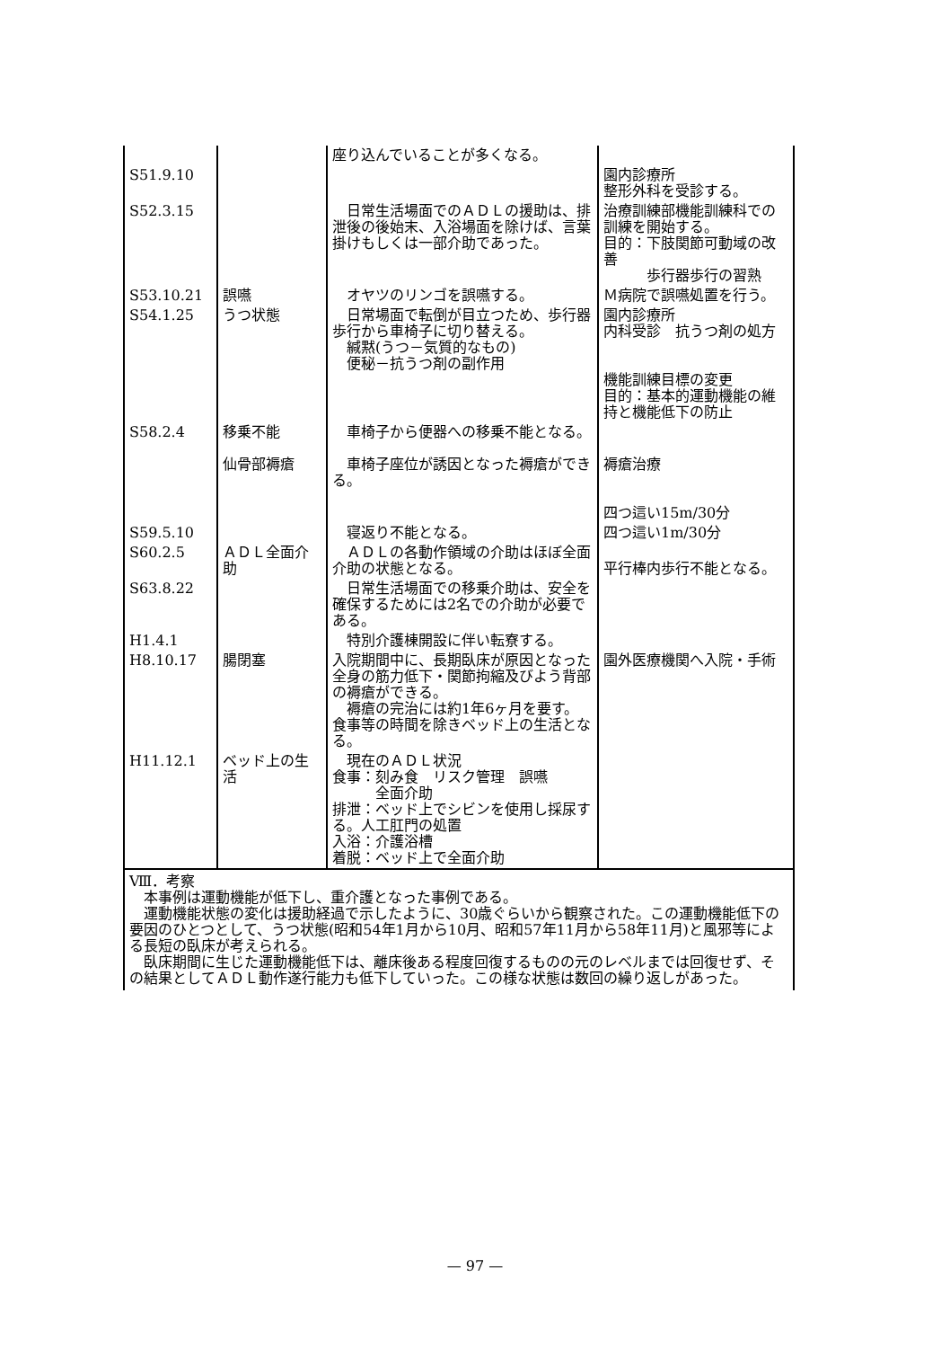| | | 座り込んでいることが多くなる。 | |
| S51.9.10 | | | 園内診療所 整形外科を受診する。 |
| S52.3.15 | | 日常生活場面でのＡＤＬの援助は、排泄後の後始末、入浴場面を除けば、言葉掛けもしくは一部介助であった。 | 治療訓練部機能訓練科での訓練を開始する。 目的：下肢関節可動域の改善 歩行器歩行の習熟 |
| S53.10.21 | 誤嚥 | オヤツのリンゴを誤嚥する。 | Ｍ病院で誤嚥処置を行う。 |
| S54.1.25 | うつ状態 | 日常場面で転倒が目立つため、歩行器歩行から車椅子に切り替える。 緘黙(うつ－気質的なもの) 便秘－抗うつ剤の副作用 | 園内診療所 内科受診 抗うつ剤の処方 機能訓練目標の変更 目的：基本的運動機能の維持と機能低下の防止 |
| S58.2.4 | 移乗不能 仙骨部褥瘡 | 車椅子から便器への移乗不能となる。 車椅子座位が誘因となった褥瘡ができる。 | 褥瘡治療 四つ這い15m/30分 |
| S59.5.10 | | 寝返り不能となる。 | 四つ這い1m/30分 |
| S60.2.5 | ＡＤＬ全面介助 | ＡＤＬの各動作領域の介助はほぼ全面介助の状態となる。 | 平行棒内歩行不能となる。 |
| S63.8.22 | | 日常生活場面での移乗介助は、安全を確保するためには2名での介助が必要である。 | |
| H1.4.1 | | 特別介護棟開設に伴い転寮する。 | |
| H8.10.17 | 腸閉塞 | 入院期間中に、長期臥床が原因となった全身の筋力低下・関節拘縮及びよう背部の褥瘡ができる。 褥瘡の完治には約1年6ヶ月を要す。食事等の時間を除きベッド上の生活となる。 | 園外医療機関へ入院・手術 |
| H11.12.1 | ベッド上の生活 | 現在のＡＤＬ状況 食事：刻み食 リスク管理 誤嚥 全面介助 排泄：ベッド上でシビンを使用し採尿する。人工肛門の処置 入浴：介護浴槽 着脱：ベッド上で全面介助 | |
Ⅷ．考察
　本事例は運動機能が低下し、重介護となった事例である。
　運動機能状態の変化は援助経過で示したように、30歳ぐらいから観察された。この運動機能低下の要因のひとつとして、うつ状態(昭和54年1月から10月、昭和57年11月から58年11月)と風邪等による長短の臥床が考えられる。
　臥床期間に生じた運動機能低下は、離床後ある程度回復するものの元のレベルまでは回復せず、その結果としてＡＤＬ動作遂行能力も低下していった。この様な状態は数回の繰り返しがあった。
— 97 —